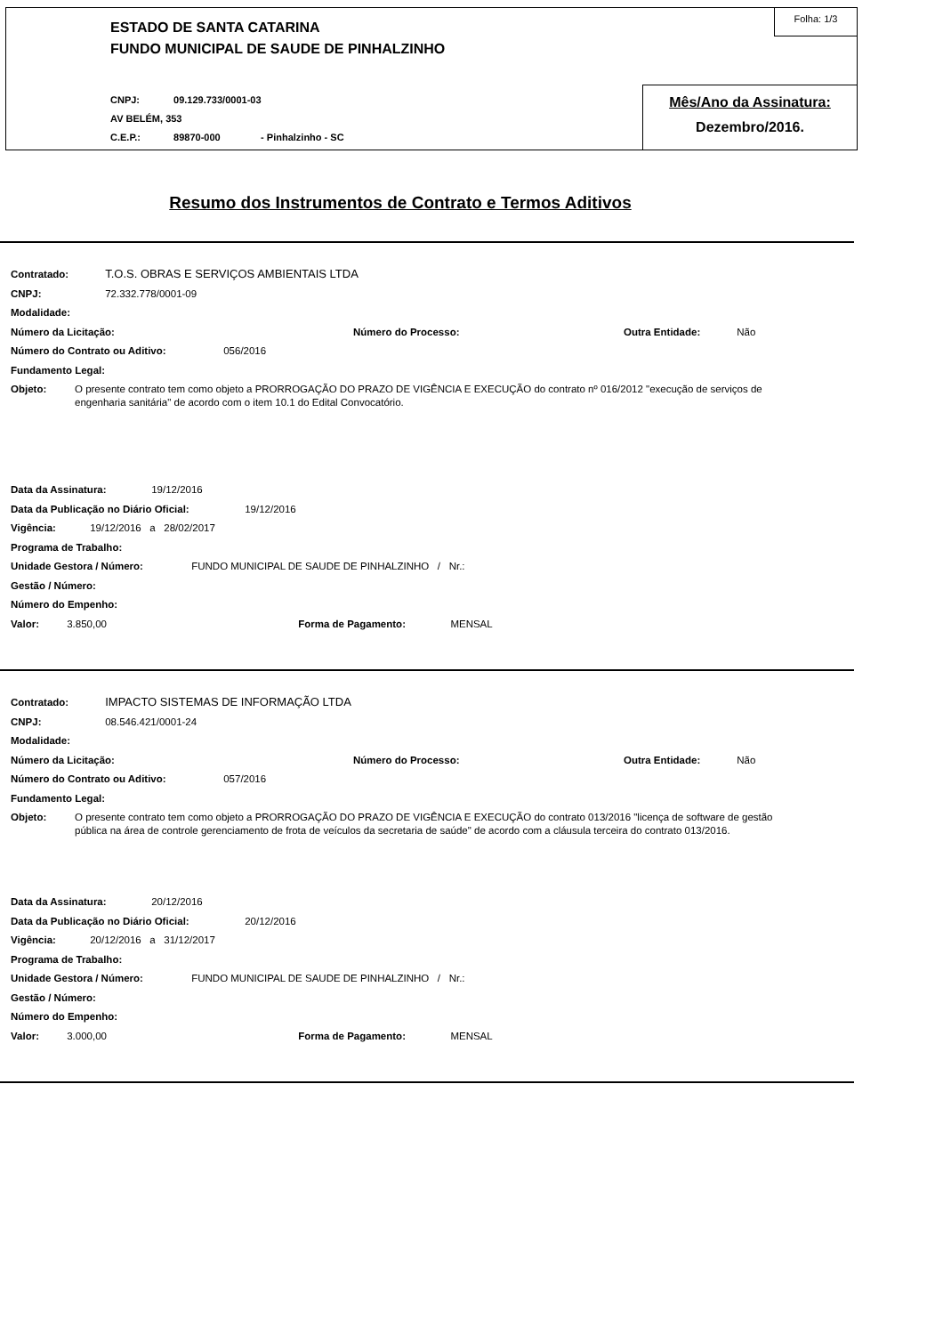ESTADO DE SANTA CATARINA
FUNDO MUNICIPAL DE SAUDE DE PINHALZINHO
CNPJ: 09.129.733/0001-03
AV BELÉM, 353
C.E.P.: 89870-000 - Pinhalzinho - SC
Folha: 1/3
Mês/Ano da Assinatura:
Dezembro/2016.
Resumo dos Instrumentos de Contrato e Termos Aditivos
Contratado: T.O.S. OBRAS E SERVIÇOS AMBIENTAIS LTDA
CNPJ: 72.332.778/0001-09
Modalidade:
Número da Licitação: Número do Processo: Outra Entidade: Não
Número do Contrato ou Aditivo: 056/2016
Fundamento Legal:
Objeto:
O presente contrato tem como objeto a PRORROGAÇÃO DO PRAZO DE VIGÊNCIA E EXECUÇÃO do contrato nº 016/2012 "execução de serviços de engenharia sanitária" de acordo com o item 10.1 do Edital Convocatório.
Data da Assinatura: 19/12/2016
Data da Publicação no Diário Oficial: 19/12/2016
Vigência: 19/12/2016 a 28/02/2017
Programa de Trabalho:
Unidade Gestora / Número: FUNDO MUNICIPAL DE SAUDE DE PINHALZINHO / Nr.:
Gestão / Número:
Número do Empenho:
Valor: 3.850,00 Forma de Pagamento: MENSAL
Contratado: IMPACTO SISTEMAS DE INFORMAÇÃO LTDA
CNPJ: 08.546.421/0001-24
Modalidade:
Número da Licitação: Número do Processo: Outra Entidade: Não
Número do Contrato ou Aditivo: 057/2016
Fundamento Legal:
Objeto:
O presente contrato tem como objeto a PRORROGAÇÃO DO PRAZO DE VIGÊNCIA E EXECUÇÃO do contrato 013/2016 "licença de software de gestão pública na área de controle gerenciamento de frota de veículos da secretaria de saúde" de acordo com a cláusula terceira do contrato 013/2016.
Data da Assinatura: 20/12/2016
Data da Publicação no Diário Oficial: 20/12/2016
Vigência: 20/12/2016 a 31/12/2017
Programa de Trabalho:
Unidade Gestora / Número: FUNDO MUNICIPAL DE SAUDE DE PINHALZINHO / Nr.:
Gestão / Número:
Número do Empenho:
Valor: 3.000,00 Forma de Pagamento: MENSAL